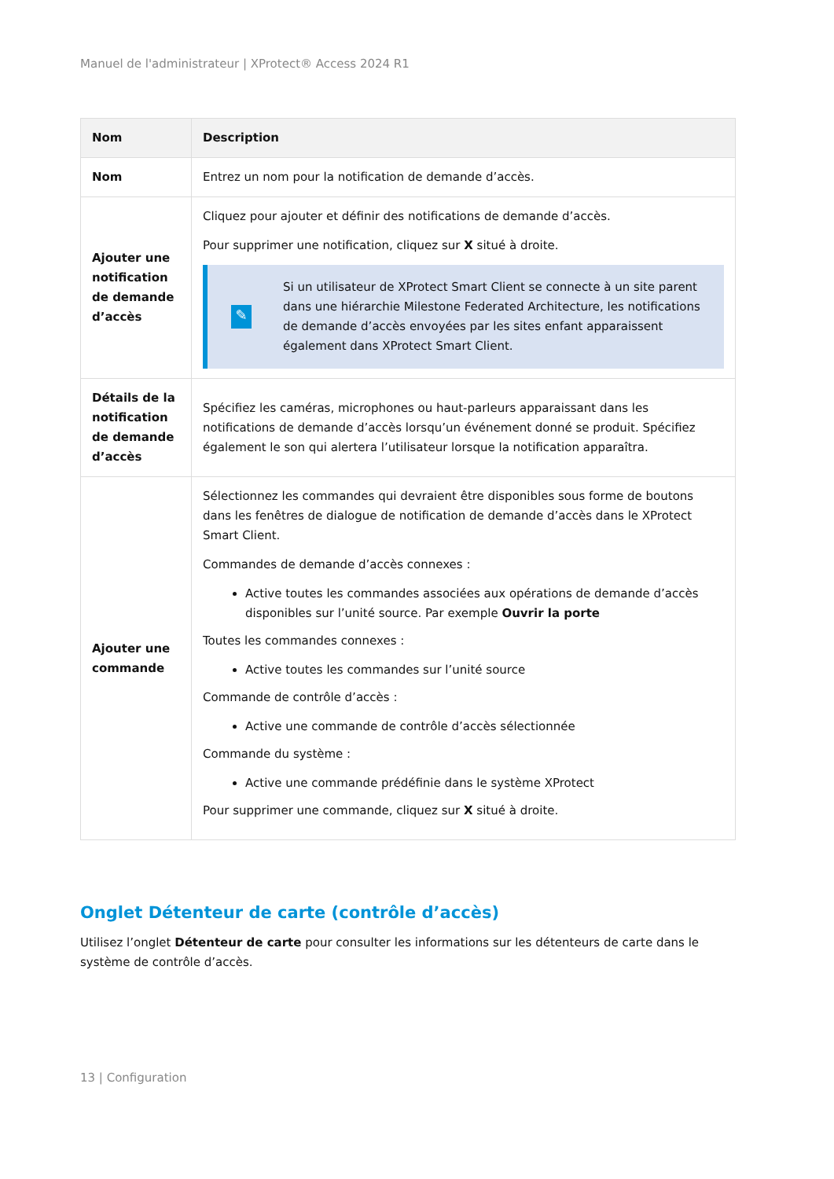Manuel de l'administrateur | XProtect® Access 2024 R1
| Nom | Description |
| --- | --- |
| Nom | Entrez un nom pour la notification de demande d’accès. |
| Ajouter une notification de demande d’accès | Cliquez pour ajouter et définir des notifications de demande d’accès. Pour supprimer une notification, cliquez sur X situé à droite. ✎ Si un utilisateur de XProtect Smart Client se connecte à un site parent dans une hiérarchie Milestone Federated Architecture, les notifications de demande d’accès envoyées par les sites enfant apparaissent également dans XProtect Smart Client. |
| Détails de la notification de demande d’accès | Spécifiez les caméras, microphones ou haut-parleurs apparaissant dans les notifications de demande d’accès lorsqu’un événement donné se produit. Spécifiez également le son qui alertera l’utilisateur lorsque la notification apparaîtra. |
| Ajouter une commande | Sélectionnez les commandes qui devraient être disponibles sous forme de boutons dans les fenêtres de dialogue de notification de demande d’accès dans le XProtect Smart Client. Commandes de demande d’accès connexes : Active toutes les commandes associées aux opérations de demande d’accès disponibles sur l’unité source. Par exemple Ouvrir la porte Toutes les commandes connexes : Active toutes les commandes sur l’unité source Commande de contrôle d’accès : Active une commande de contrôle d’accès sélectionnée Commande du système : Active une commande prédéfinie dans le système XProtect Pour supprimer une commande, cliquez sur X situé à droite. |
Onglet Détenteur de carte (contrôle d’accès)
Utilisez l’onglet Détenteur de carte pour consulter les informations sur les détenteurs de carte dans le système de contrôle d’accès.
13 | Configuration